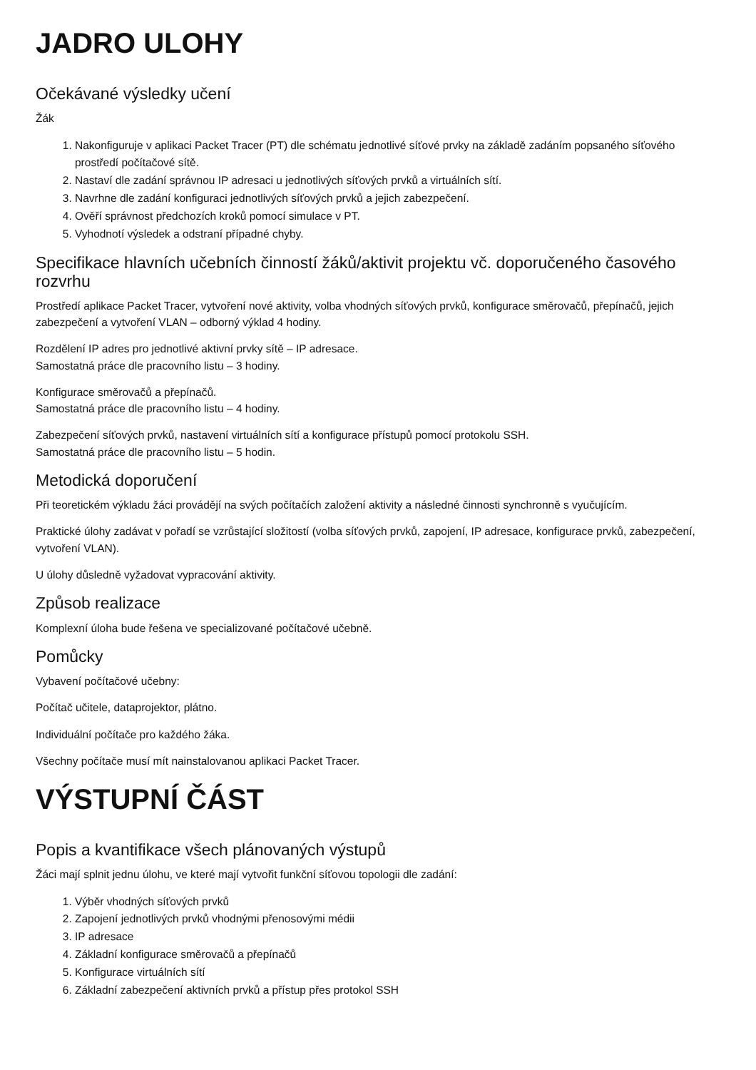JADRO ULOHY
Očekávané výsledky učení
Žák
1. Nakonfiguruje v aplikaci Packet Tracer (PT) dle schématu jednotlivé síťové prvky na základě zadáním popsaného síťového prostředí počítačové sítě.
2. Nastaví dle zadání správnou IP adresaci u jednotlivých síťových prvků a virtuálních sítí.
3. Navrhne dle zadání konfiguraci jednotlivých síťových prvků a jejich zabezpečení.
4. Ověří správnost předchozích kroků pomocí simulace v PT.
5. Vyhodnotí výsledek a odstraní případné chyby.
Specifikace hlavních učebních činností žáků/aktivit projektu vč. doporučeného časového rozvrhu
Prostředí aplikace Packet Tracer, vytvoření nové aktivity, volba vhodných síťových prvků, konfigurace směrovačů, přepínačů, jejich zabezpečení a vytvoření VLAN – odborný výklad 4 hodiny.
Rozdělení IP adres pro jednotlivé aktivní prvky sítě – IP adresace.
Samostatná práce dle pracovního listu – 3 hodiny.
Konfigurace směrovačů a přepínačů.
Samostatná práce dle pracovního listu – 4 hodiny.
Zabezpečení síťových prvků, nastavení virtuálních sítí a konfigurace přístupů pomocí protokolu SSH.
Samostatná práce dle pracovního listu – 5 hodin.
Metodická doporučení
Při teoretickém výkladu žáci provádějí na svých počítačích založení aktivity a následné činnosti synchronně s vyučujícím.
Praktické úlohy zadávat v pořadí se vzrůstající složitostí (volba síťových prvků, zapojení, IP adresace, konfigurace prvků, zabezpečení, vytvoření VLAN).
U úlohy důsledně vyžadovat vypracování aktivity.
Způsob realizace
Komplexní úloha bude řešena ve specializované počítačové učebně.
Pomůcky
Vybavení počítačové učebny:
Počítač učitele, dataprojektor, plátno.
Individuální počítače pro každého žáka.
Všechny počítače musí mít nainstalovanou aplikaci Packet Tracer.
VÝSTUPNÍ ČÁST
Popis a kvantifikace všech plánovaných výstupů
Žáci mají splnit jednu úlohu, ve které mají vytvořit funkční síťovou topologii dle zadání:
1. Výběr vhodných síťových prvků
2. Zapojení jednotlivých prvků vhodnými přenosovými médii
3. IP adresace
4. Základní konfigurace směrovačů a přepínačů
5. Konfigurace virtuálních sítí
6. Základní zabezpečení aktivních prvků a přístup přes protokol SSH